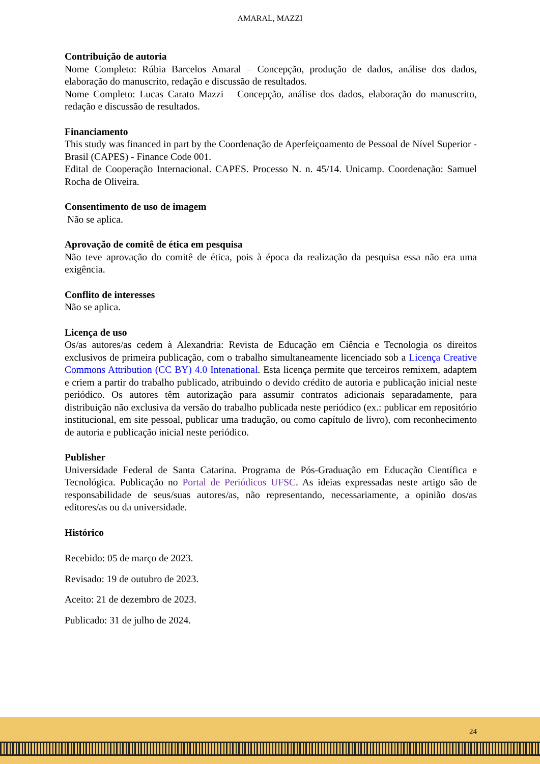AMARAL, MAZZI
Contribuição de autoria
Nome Completo: Rúbia Barcelos Amaral – Concepção, produção de dados, análise dos dados, elaboração do manuscrito, redação e discussão de resultados.
Nome Completo: Lucas Carato Mazzi – Concepção, análise dos dados, elaboração do manuscrito, redação e discussão de resultados.
Financiamento
This study was financed in part by the Coordenação de Aperfeiçoamento de Pessoal de Nível Superior - Brasil (CAPES) - Finance Code 001.
Edital de Cooperação Internacional. CAPES. Processo N. n. 45/14. Unicamp. Coordenação: Samuel Rocha de Oliveira.
Consentimento de uso de imagem
Não se aplica.
Aprovação de comitê de ética em pesquisa
Não teve aprovação do comitê de ética, pois à época da realização da pesquisa essa não era uma exigência.
Conflito de interesses
Não se aplica.
Licença de uso
Os/as autores/as cedem à Alexandria: Revista de Educação em Ciência e Tecnologia os direitos exclusivos de primeira publicação, com o trabalho simultaneamente licenciado sob a Licença Creative Commons Attribution (CC BY) 4.0 Intenational. Esta licença permite que terceiros remixem, adaptem e criem a partir do trabalho publicado, atribuindo o devido crédito de autoria e publicação inicial neste periódico. Os autores têm autorização para assumir contratos adicionais separadamente, para distribuição não exclusiva da versão do trabalho publicada neste periódico (ex.: publicar em repositório institucional, em site pessoal, publicar uma tradução, ou como capítulo de livro), com reconhecimento de autoria e publicação inicial neste periódico.
Publisher
Universidade Federal de Santa Catarina. Programa de Pós-Graduação em Educação Científica e Tecnológica. Publicação no Portal de Periódicos UFSC. As ideias expressadas neste artigo são de responsabilidade de seus/suas autores/as, não representando, necessariamente, a opinião dos/as editores/as ou da universidade.
Histórico
Recebido: 05 de março de 2023.
Revisado: 19 de outubro de 2023.
Aceito: 21 de dezembro de 2023.
Publicado: 31 de julho de 2024.
24